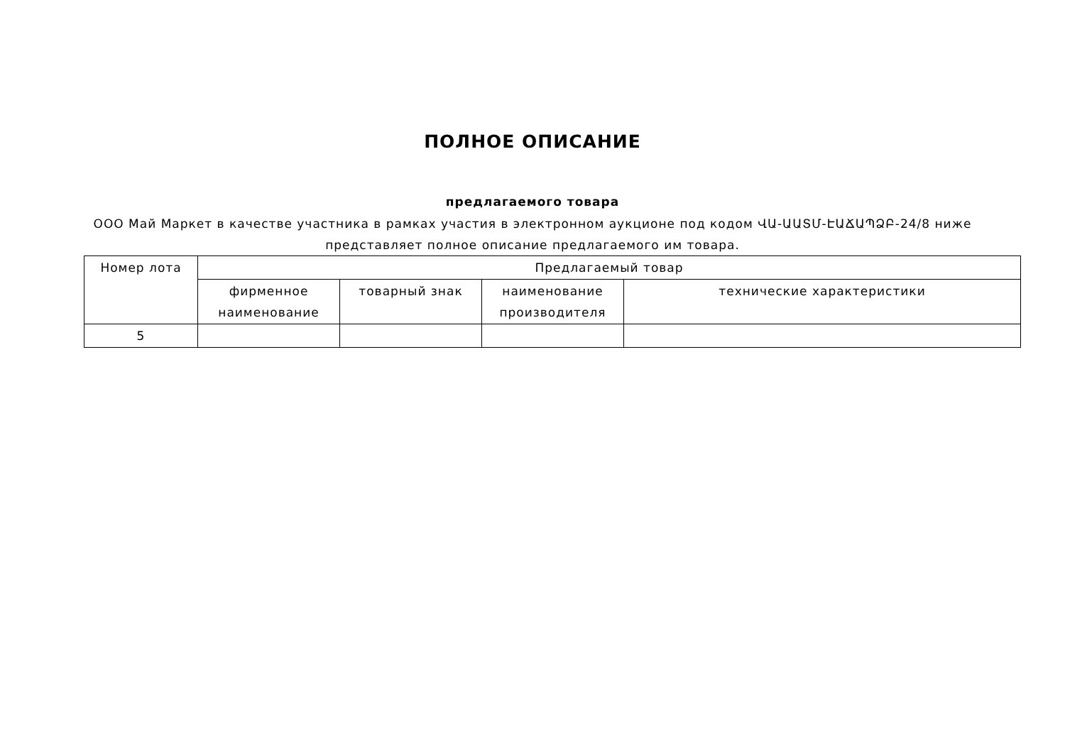ПОЛНОЕ ОПИСАНИЕ
предлагаемого товара
ООО Май Маркет в качестве участника в рамках участия в электронном аукционе под кодом ՎԱ-ԱԱՏՄ-ԷԱՃԱՊՁԲ-24/8 ниже представляет полное описание предлагаемого им товара.
| Номер лота | Предлагаемый товар | | | |
| --- | --- | --- | --- | --- |
| | фирменное наименование | товарный знак | наименование производителя | технические характеристики |
| 5 | | | | |